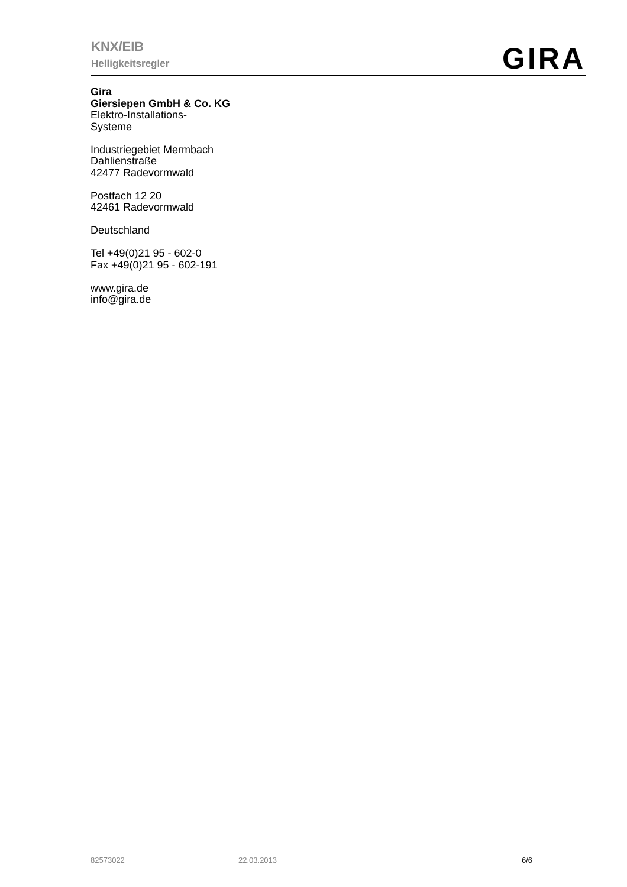KNX/EIB
Helligkeitsregler
GIRA
Gira
Giersiepen GmbH & Co. KG
Elektro-Installations-
Systeme
Industriegebiet Mermbach
Dahlienstraße
42477 Radevormwald
Postfach 12 20
42461 Radevormwald
Deutschland
Tel +49(0)21 95 - 602-0
Fax +49(0)21 95 - 602-191
www.gira.de
info@gira.de
82573022 22.03.2013 6/6